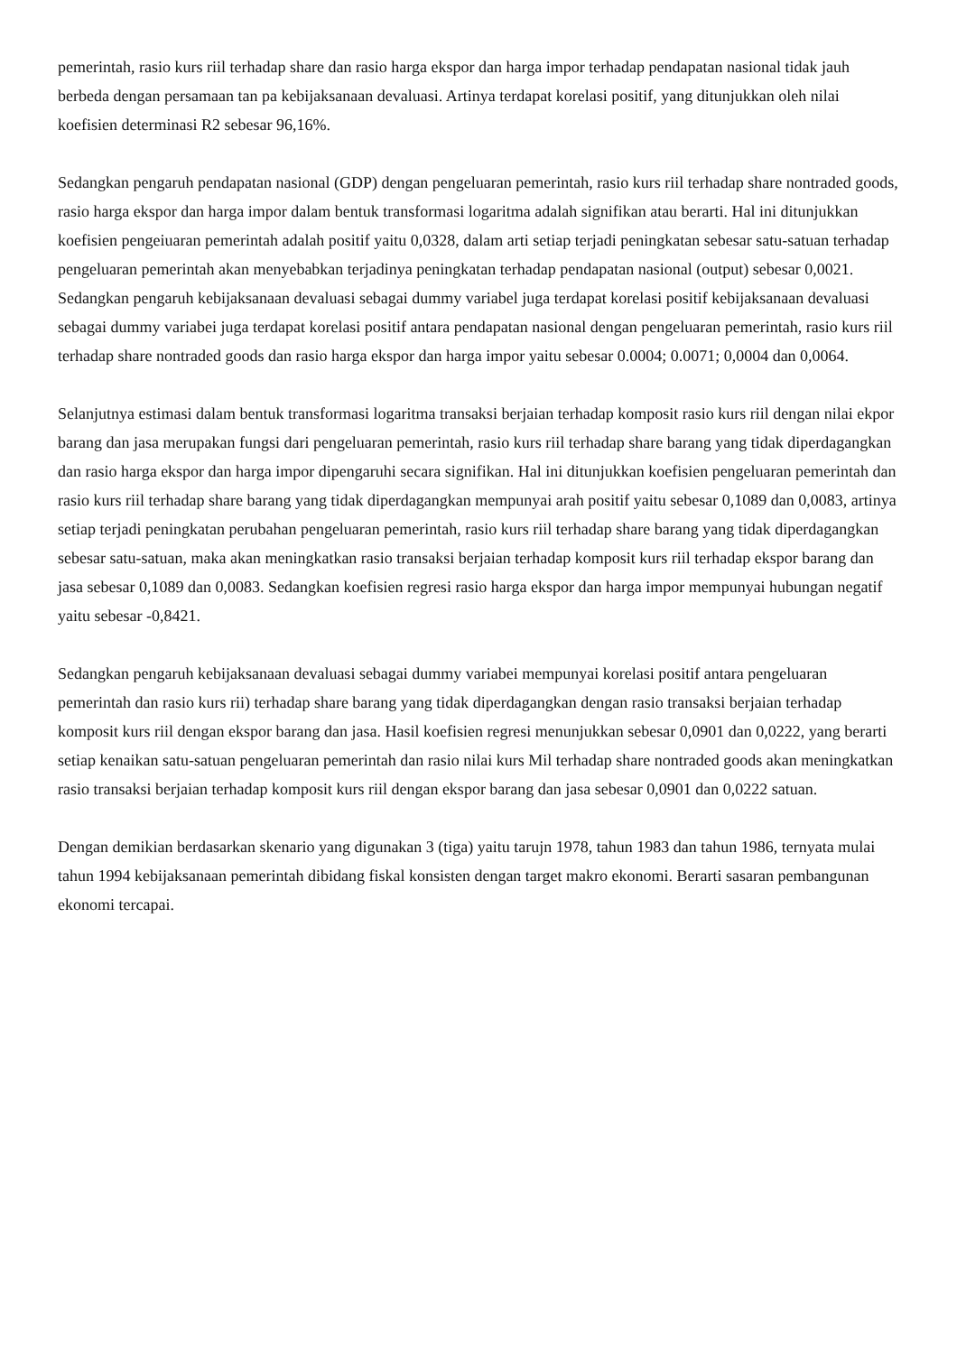pemerintah, rasio kurs riil terhadap share dan rasio harga ekspor dan harga impor terhadap pendapatan nasional tidak jauh berbeda dengan persamaan tan pa kebijaksanaan devaluasi. Artinya terdapat korelasi positif, yang ditunjukkan oleh nilai koefisien determinasi R2 sebesar 96,16%.
Sedangkan pengaruh pendapatan nasional (GDP) dengan pengeluaran pemerintah, rasio kurs riil terhadap share nontraded goods, rasio harga ekspor dan harga impor dalam bentuk transformasi logaritma adalah signifikan atau berarti. Hal ini ditunjukkan koefisien pengeiuaran pemerintah adalah positif yaitu 0,0328, dalam arti setiap terjadi peningkatan sebesar satu-satuan terhadap pengeluaran pemerintah akan menyebabkan terjadinya peningkatan terhadap pendapatan nasional (output) sebesar 0,0021. Sedangkan pengaruh kebijaksanaan devaluasi sebagai dummy variabel juga terdapat korelasi positif kebijaksanaan devaluasi sebagai dummy variabei juga terdapat korelasi positif antara pendapatan nasional dengan pengeluaran pemerintah, rasio kurs riil terhadap share nontraded goods dan rasio harga ekspor dan harga impor yaitu sebesar 0.0004; 0.0071; 0,0004 dan 0,0064.
Selanjutnya estimasi dalam bentuk transformasi logaritma transaksi berjaian terhadap komposit rasio kurs riil dengan nilai ekpor barang dan jasa merupakan fungsi dari pengeluaran pemerintah, rasio kurs riil terhadap share barang yang tidak diperdagangkan dan rasio harga ekspor dan harga impor dipengaruhi secara signifikan. Hal ini ditunjukkan koefisien pengeluaran pemerintah dan rasio kurs riil terhadap share barang yang tidak diperdagangkan mempunyai arah positif yaitu sebesar 0,1089 dan 0,0083, artinya setiap terjadi peningkatan perubahan pengeluaran pemerintah, rasio kurs riil terhadap share barang yang tidak diperdagangkan sebesar satu-satuan, maka akan meningkatkan rasio transaksi berjaian terhadap komposit kurs riil terhadap ekspor barang dan jasa sebesar 0,1089 dan 0,0083. Sedangkan koefisien regresi rasio harga ekspor dan harga impor mempunyai hubungan negatif yaitu sebesar -0,8421.
Sedangkan pengaruh kebijaksanaan devaluasi sebagai dummy variabei mempunyai korelasi positif antara pengeluaran pemerintah dan rasio kurs rii) terhadap share barang yang tidak diperdagangkan dengan rasio transaksi berjaian terhadap komposit kurs riil dengan ekspor barang dan jasa. Hasil koefisien regresi menunjukkan sebesar 0,0901 dan 0,0222, yang berarti setiap kenaikan satu-satuan pengeluaran pemerintah dan rasio nilai kurs Mil terhadap share nontraded goods akan meningkatkan rasio transaksi berjaian terhadap komposit kurs riil dengan ekspor barang dan jasa sebesar 0,0901 dan 0,0222 satuan.
Dengan demikian berdasarkan skenario yang digunakan 3 (tiga) yaitu tarujn 1978, tahun 1983 dan tahun 1986, ternyata mulai tahun 1994 kebijaksanaan pemerintah dibidang fiskal konsisten dengan target makro ekonomi. Berarti sasaran pembangunan ekonomi tercapai.